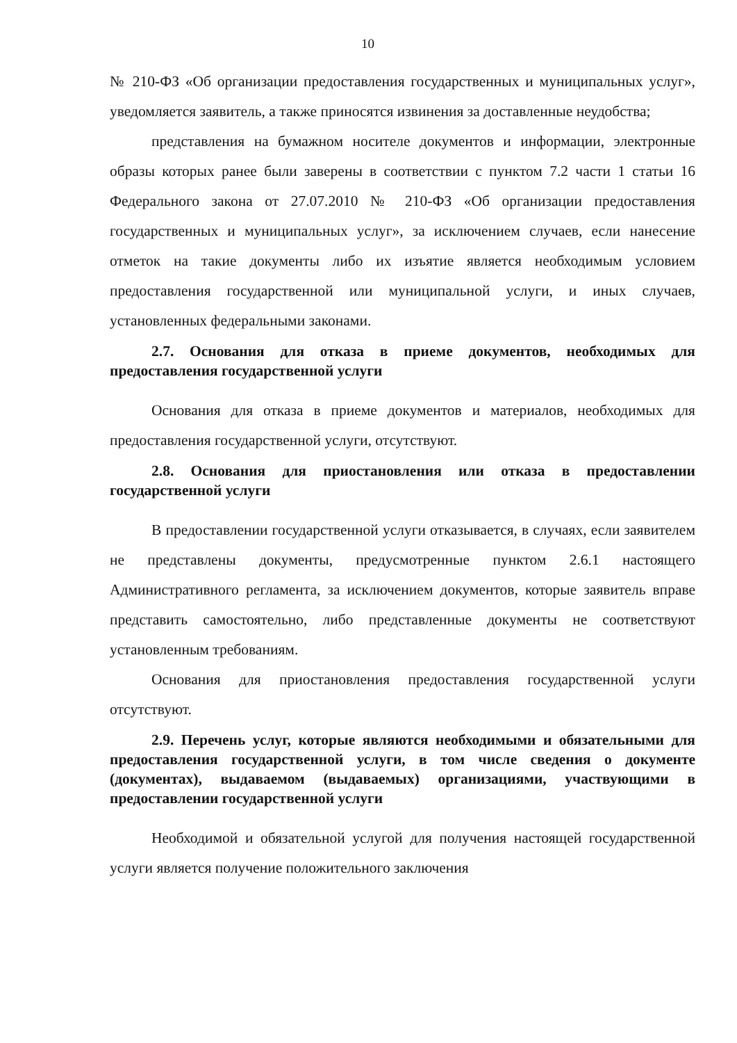10
№ 210-ФЗ «Об организации предоставления государственных и муниципальных услуг», уведомляется заявитель, а также приносятся извинения за доставленные неудобства;
представления на бумажном носителе документов и информации, электронные образы которых ранее были заверены в соответствии с пунктом 7.2 части 1 статьи 16 Федерального закона от 27.07.2010 № 210-ФЗ «Об организации предоставления государственных и муниципальных услуг», за исключением случаев, если нанесение отметок на такие документы либо их изъятие является необходимым условием предоставления государственной или муниципальной услуги, и иных случаев, установленных федеральными законами.
2.7. Основания для отказа в приеме документов, необходимых для предоставления государственной услуги
Основания для отказа в приеме документов и материалов, необходимых для предоставления государственной услуги, отсутствуют.
2.8. Основания для приостановления или отказа в предоставлении государственной услуги
В предоставлении государственной услуги отказывается, в случаях, если заявителем не представлены документы, предусмотренные пунктом 2.6.1 настоящего Административного регламента, за исключением документов, которые заявитель вправе представить самостоятельно, либо представленные документы не соответствуют установленным требованиям.
Основания для приостановления предоставления государственной услуги отсутствуют.
2.9. Перечень услуг, которые являются необходимыми и обязательными для предоставления государственной услуги, в том числе сведения о документе (документах), выдаваемом (выдаваемых) организациями, участвующими в предоставлении государственной услуги
Необходимой и обязательной услугой для получения настоящей государственной услуги является получение положительного заключения